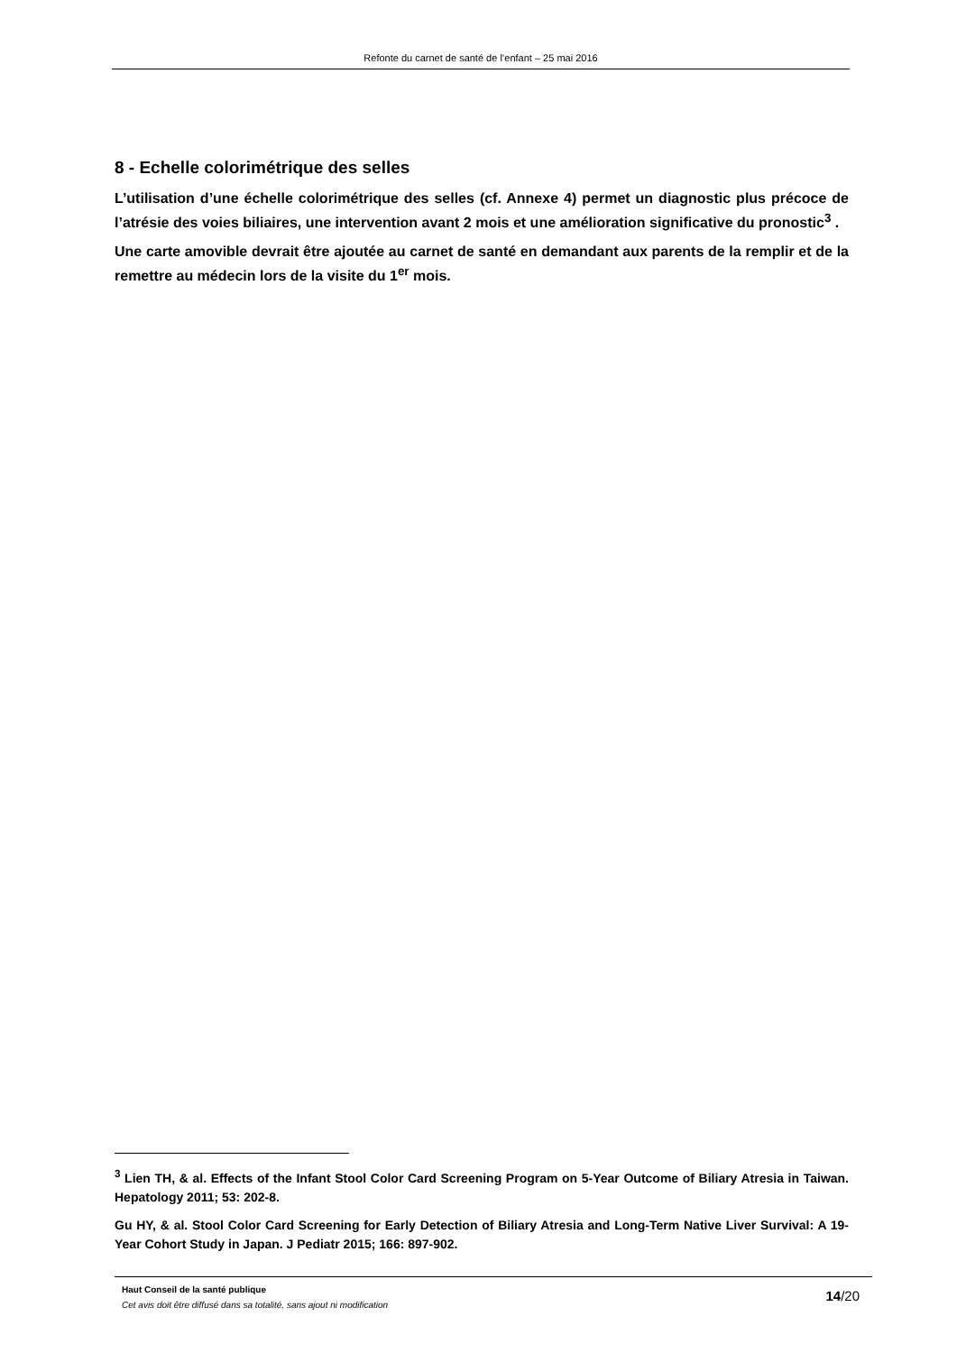Refonte du carnet de santé de l’enfant – 25 mai 2016
8 - Echelle colorimétrique des selles
L’utilisation d’une échelle colorimétrique des selles (cf. Annexe 4) permet un diagnostic plus précoce de l’atrésie des voies biliaires, une intervention avant 2 mois et une amélioration significative du pronostic<sup>3</sup> .
Une carte amovible devrait être ajoutée au carnet de santé en demandant aux parents de la remplir et de la remettre au médecin lors de la visite du 1<sup>er</sup> mois.
<sup>3</sup> Lien TH, & al. Effects of the Infant Stool Color Card Screening Program on 5-Year Outcome of Biliary Atresia in Taiwan. Hepatology 2011; 53: 202-8.
Gu HY, & al. Stool Color Card Screening for Early Detection of Biliary Atresia and Long-Term Native Liver Survival: A 19-Year Cohort Study in Japan. J Pediatr 2015; 166: 897-902.
Haut Conseil de la santé publique
Cet avis doit être diffusé dans sa totalité, sans ajout ni modification
14/20